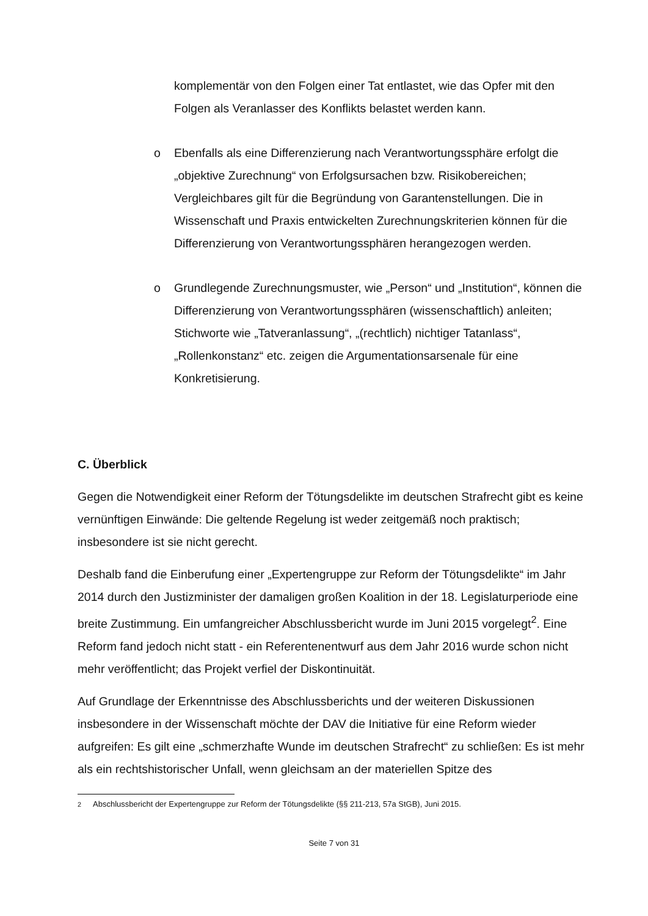komplementär von den Folgen einer Tat entlastet, wie das Opfer mit den Folgen als Veranlasser des Konflikts belastet werden kann.
o Ebenfalls als eine Differenzierung nach Verantwortungssphäre erfolgt die „objektive Zurechnung“ von Erfolgsursachen bzw. Risikobereichen; Vergleichbares gilt für die Begründung von Garantenstellungen. Die in Wissenschaft und Praxis entwickelten Zurechnungskriterien können für die Differenzierung von Verantwortungssphären herangezogen werden.
o Grundlegende Zurechnungsmuster, wie „Person“ und „Institution“, können die Differenzierung von Verantwortungssphären (wissenschaftlich) anleiten; Stichworte wie „Tatveranlassung“, „(rechtlich) nichtiger Tatanlass“, „Rollenkonstanz“ etc. zeigen die Argumentationsarsenale für eine Konkretisierung.
C. Überblick
Gegen die Notwendigkeit einer Reform der Tötungsdelikte im deutschen Strafrecht gibt es keine vernünftigen Einwände: Die geltende Regelung ist weder zeitgemäß noch praktisch; insbesondere ist sie nicht gerecht.
Deshalb fand die Einberufung einer „Expertengruppe zur Reform der Tötungsdelikte“ im Jahr 2014 durch den Justizminister der damaligen großen Koalition in der 18. Legislaturperiode eine breite Zustimmung. Ein umfangreicher Abschlussbericht wurde im Juni 2015 vorgelegt<sup>2</sup>. Eine Reform fand jedoch nicht statt - ein Referentenentwurf aus dem Jahr 2016 wurde schon nicht mehr veröffentlicht; das Projekt verfiel der Diskontinuität.
Auf Grundlage der Erkenntnisse des Abschlussberichts und der weiteren Diskussionen insbesondere in der Wissenschaft möchte der DAV die Initiative für eine Reform wieder aufgreifen: Es gilt eine „schmerzhafte Wunde im deutschen Strafrecht“ zu schließen: Es ist mehr als ein rechtshistorischer Unfall, wenn gleichsam an der materiellen Spitze des
<sup>2</sup> Abschlussbericht der Expertengruppe zur Reform der Tötungsdelikte (§§ 211-213, 57a StGB), Juni 2015.
Seite 7 von 31